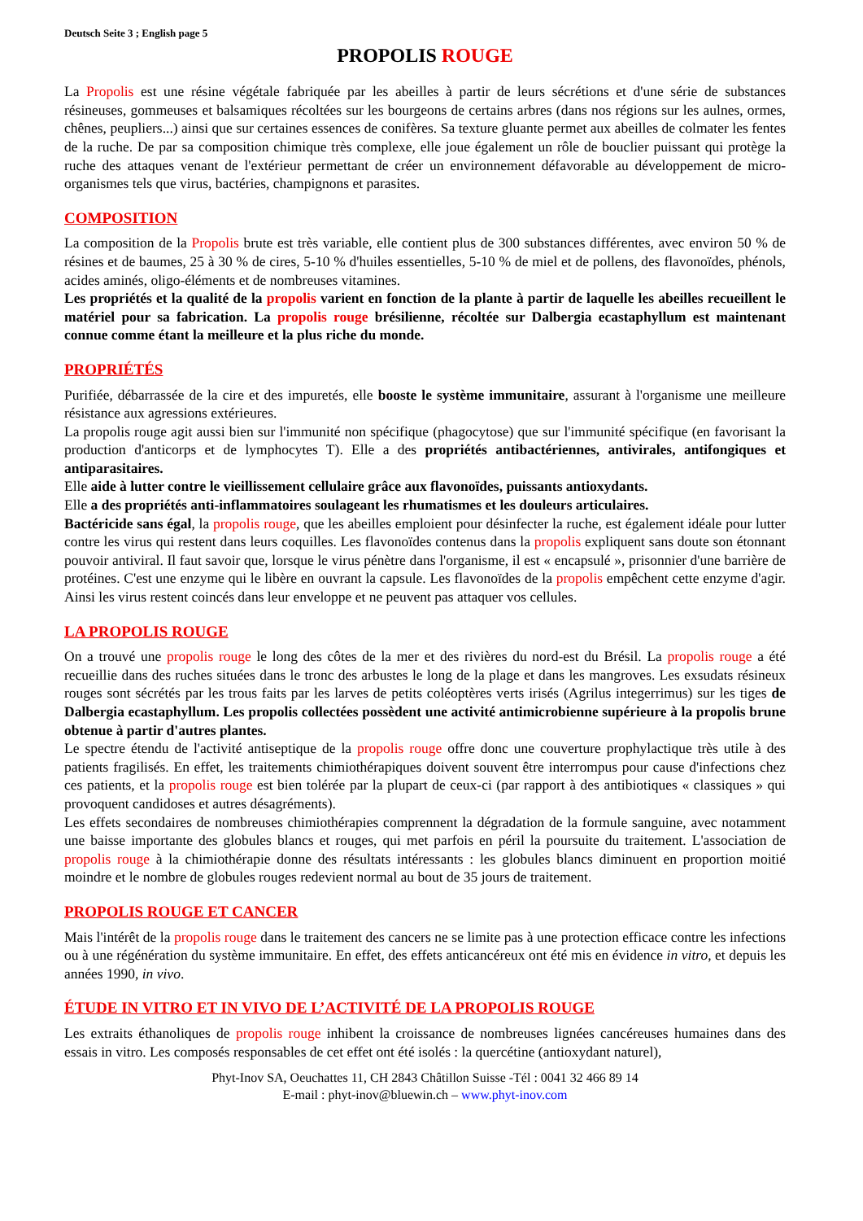Deutsch Seite 3 ; English page 5
PROPOLIS ROUGE
La Propolis est une résine végétale fabriquée par les abeilles à partir de leurs sécrétions et d'une série de substances résineuses, gommeuses et balsamiques récoltées sur les bourgeons de certains arbres (dans nos régions sur les aulnes, ormes, chênes, peupliers...) ainsi que sur certaines essences de conifères. Sa texture gluante permet aux abeilles de colmater les fentes de la ruche. De par sa composition chimique très complexe, elle joue également un rôle de bouclier puissant qui protège la ruche des attaques venant de l'extérieur permettant de créer un environnement défavorable au développement de micro-organismes tels que virus, bactéries, champignons et parasites.
COMPOSITION
La composition de la Propolis brute est très variable, elle contient plus de 300 substances différentes, avec environ 50 % de résines et de baumes, 25 à 30 % de cires, 5-10 % d'huiles essentielles, 5-10 % de miel et de pollens, des flavonoïdes, phénols, acides aminés, oligo-éléments et de nombreuses vitamines.
Les propriétés et la qualité de la propolis varient en fonction de la plante à partir de laquelle les abeilles recueillent le matériel pour sa fabrication. La propolis rouge brésilienne, récoltée sur Dalbergia ecastaphyllum est maintenant connue comme étant la meilleure et la plus riche du monde.
PROPRIÉTÉS
Purifiée, débarrassée de la cire et des impuretés, elle booste le système immunitaire, assurant à l'organisme une meilleure résistance aux agressions extérieures.
La propolis rouge agit aussi bien sur l'immunité non spécifique (phagocytose) que sur l'immunité spécifique (en favorisant la production d'anticorps et de lymphocytes T). Elle a des propriétés antibactériennes, antivirales, antifongiques et antiparasitaires.
Elle aide à lutter contre le vieillissement cellulaire grâce aux flavonoïdes, puissants antioxydants.
Elle a des propriétés anti-inflammatoires soulageant les rhumatismes et les douleurs articulaires.
Bactéricide sans égal, la propolis rouge, que les abeilles emploient pour désinfecter la ruche, est également idéale pour lutter contre les virus qui restent dans leurs coquilles. Les flavonoïdes contenus dans la propolis expliquent sans doute son étonnant pouvoir antiviral. Il faut savoir que, lorsque le virus pénètre dans l'organisme, il est « encapsulé », prisonnier d'une barrière de protéines. C'est une enzyme qui le libère en ouvrant la capsule. Les flavonoïdes de la propolis empêchent cette enzyme d'agir. Ainsi les virus restent coincés dans leur enveloppe et ne peuvent pas attaquer vos cellules.
LA PROPOLIS ROUGE
On a trouvé une propolis rouge le long des côtes de la mer et des rivières du nord-est du Brésil. La propolis rouge a été recueillie dans des ruches situées dans le tronc des arbustes le long de la plage et dans les mangroves. Les exsudats résineux rouges sont sécrétés par les trous faits par les larves de petits coléoptères verts irisés (Agrilus integerrimus) sur les tiges de Dalbergia ecastaphyllum. Les propolis collectées possèdent une activité antimicrobienne supérieure à la propolis brune obtenue à partir d'autres plantes.
Le spectre étendu de l'activité antiseptique de la propolis rouge offre donc une couverture prophylactique très utile à des patients fragilisés. En effet, les traitements chimiothérapiques doivent souvent être interrompus pour cause d'infections chez ces patients, et la propolis rouge est bien tolérée par la plupart de ceux-ci (par rapport à des antibiotiques « classiques » qui provoquent candidoses et autres désagréments).
Les effets secondaires de nombreuses chimiothérapies comprennent la dégradation de la formule sanguine, avec notamment une baisse importante des globules blancs et rouges, qui met parfois en péril la poursuite du traitement. L'association de propolis rouge à la chimiothérapie donne des résultats intéressants : les globules blancs diminuent en proportion moitié moindre et le nombre de globules rouges redevient normal au bout de 35 jours de traitement.
PROPOLIS ROUGE ET CANCER
Mais l'intérêt de la propolis rouge dans le traitement des cancers ne se limite pas à une protection efficace contre les infections ou à une régénération du système immunitaire. En effet, des effets anticancéreux ont été mis en évidence in vitro, et depuis les années 1990, in vivo.
ÉTUDE IN VITRO ET IN VIVO DE L’ACTIVITÉ DE LA PROPOLIS ROUGE
Les extraits éthanoliques de propolis rouge inhibent la croissance de nombreuses lignées cancéreuses humaines dans des essais in vitro. Les composés responsables de cet effet ont été isolés : la quercétine (antioxydant naturel),
Phyt-Inov SA, Oeuchattes 11, CH 2843 Châtillon Suisse -Tél : 0041 32 466 89 14
E-mail : phyt-inov@bluewin.ch – www.phyt-inov.com